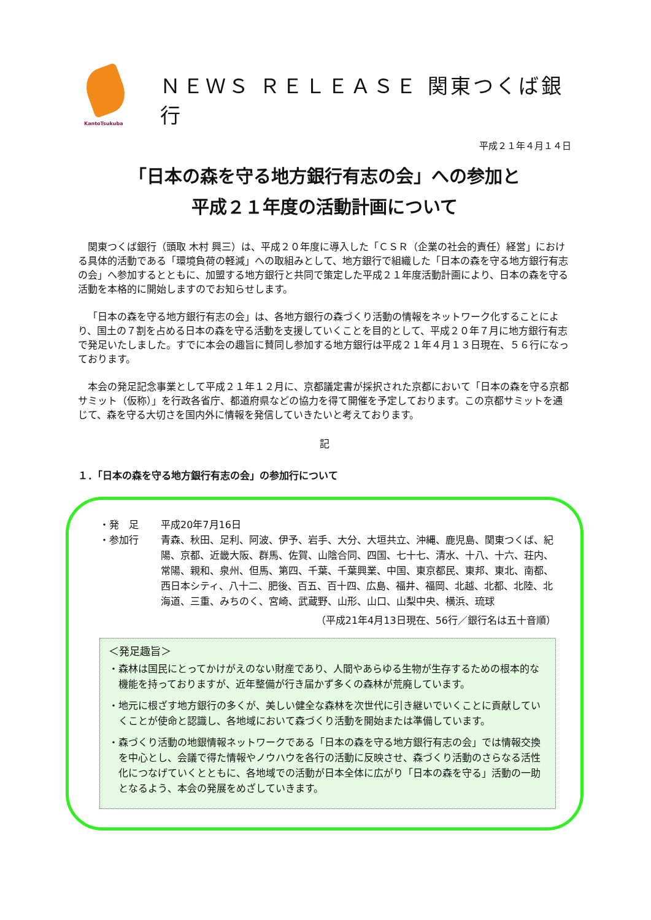KantoTsukuba
ＮＥＷＳ ＲＥＬＥＡＳＥ 関東つくば銀行
平成２１年４月１４日
「日本の森を守る地方銀行有志の会」への参加と
平成２１年度の活動計画について
関東つくば銀行（頭取 木村 興三）は、平成２０年度に導入した「ＣＳＲ（企業の社会的責任）経営」における具体的活動である「環境負荷の軽減」への取組みとして、地方銀行で組織した「日本の森を守る地方銀行有志の会」へ参加するとともに、加盟する地方銀行と共同で策定した平成２１年度活動計画により、日本の森を守る活動を本格的に開始しますのでお知らせします。
「日本の森を守る地方銀行有志の会」は、各地方銀行の森づくり活動の情報をネットワーク化することにより、国土の７割を占める日本の森を守る活動を支援していくことを目的として、平成２０年７月に地方銀行有志で発足いたしました。すでに本会の趣旨に賛同し参加する地方銀行は平成２１年４月１３日現在、５６行になっております。
本会の発足記念事業として平成２１年１２月に、京都議定書が採択された京都において「日本の森を守る京都サミット（仮称）」を行政各省庁、都道府県などの協力を得て開催を予定しております。この京都サミットを通じて、森を守る大切さを国内外に情報を発信していきたいと考えております。
記
１．「日本の森を守る地方銀行有志の会」の参加行について
・発　足 平成20年7月16日
・参加行 青森、秋田、足利、阿波、伊予、岩手、大分、大垣共立、沖縄、鹿児島、関東つくば、紀陽、京都、近畿大阪、群馬、佐賀、山陰合同、四国、七十七、清水、十八、十六、荘内、常陽、親和、泉州、但馬、第四、千葉、千葉興業、中国、東京都民、東邦、東北、南都、西日本シティ、八十二、肥後、百五、百十四、広島、福井、福岡、北越、北都、北陸、北海道、三重、みちのく、宮崎、武蔵野、山形、山口、山梨中央、横浜、琉球
（平成21年4月13日現在、56行／銀行名は五十音順）
＜発足趣旨＞
・森林は国民にとってかけがえのない財産であり、人間やあらゆる生物が生存するための根本的な機能を持っておりますが、近年整備が行き届かず多くの森林が荒廃しています。
・地元に根ざす地方銀行の多くが、美しい健全な森林を次世代に引き継いでいくことに貢献していくことが使命と認識し、各地域において森づくり活動を開始または準備しています。
・森づくり活動の地銀情報ネットワークである「日本の森を守る地方銀行有志の会」では情報交換を中心とし、会議で得た情報やノウハウを各行の活動に反映させ、森づくり活動のさらなる活性化につなげていくとともに、各地域での活動が日本全体に広がり「日本の森を守る」活動の一助となるよう、本会の発展をめざしていきます。